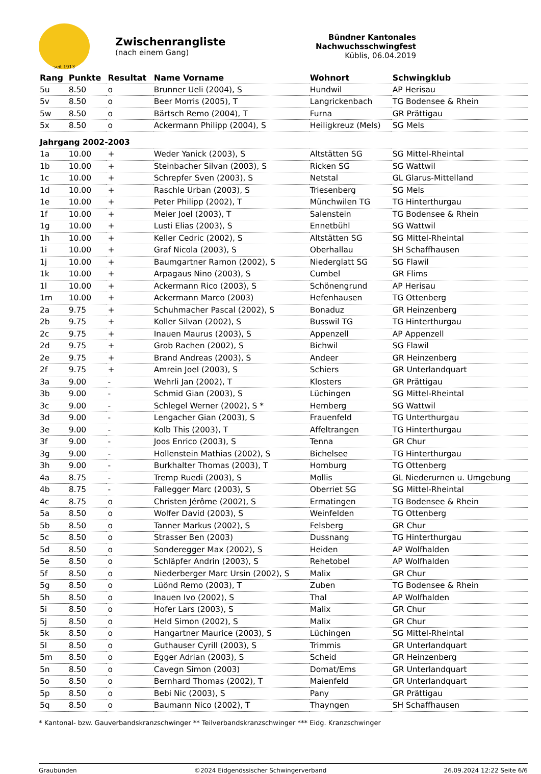seit 1913
Zwischenrangliste
(nach einem Gang)
Bündner Kantonales Nachwuchsschwingfest
Küblis, 06.04.2019
| Rang | Punkte | Resultat | Name Vorname | Wohnort | Schwingklub |
| --- | --- | --- | --- | --- | --- |
| 5u | 8.50 | o | Brunner Ueli (2004), S | Hundwil | AP Herisau |
| 5v | 8.50 | o | Beer Morris (2005), T | Langrickenbach | TG Bodensee & Rhein |
| 5w | 8.50 | o | Bärtsch Remo (2004), T | Furna | GR Prättigau |
| 5x | 8.50 | o | Ackermann Philipp (2004), S | Heiligkreuz (Mels) | SG Mels |
| Jahrgang 2002-2003 | | | | | |
| 1a | 10.00 | + | Weder Yanick (2003), S | Altstätten SG | SG Mittel-Rheintal |
| 1b | 10.00 | + | Steinbacher Silvan (2003), S | Ricken SG | SG Wattwil |
| 1c | 10.00 | + | Schrepfer Sven (2003), S | Netstal | GL Glarus-Mittelland |
| 1d | 10.00 | + | Raschle Urban (2003), S | Triesenberg | SG Mels |
| 1e | 10.00 | + | Peter Philipp (2002), T | Münchwilen TG | TG Hinterthurgau |
| 1f | 10.00 | + | Meier Joel (2003), T | Salenstein | TG Bodensee & Rhein |
| 1g | 10.00 | + | Lusti Elias (2003), S | Ennetbühl | SG Wattwil |
| 1h | 10.00 | + | Keller Cedric (2002), S | Altstätten SG | SG Mittel-Rheintal |
| 1i | 10.00 | + | Graf Nicola (2003), S | Oberhallau | SH Schaffhausen |
| 1j | 10.00 | + | Baumgartner Ramon (2002), S | Niederglatt SG | SG Flawil |
| 1k | 10.00 | + | Arpagaus Nino (2003), S | Cumbel | GR Flims |
| 1l | 10.00 | + | Ackermann Rico (2003), S | Schönengrund | AP Herisau |
| 1m | 10.00 | + | Ackermann Marco (2003) | Hefenhausen | TG Ottenberg |
| 2a | 9.75 | + | Schuhmacher Pascal (2002), S | Bonaduz | GR Heinzenberg |
| 2b | 9.75 | + | Koller Silvan (2002), S | Busswil TG | TG Hinterthurgau |
| 2c | 9.75 | + | Inauen Maurus (2003), S | Appenzell | AP Appenzell |
| 2d | 9.75 | + | Grob Rachen (2002), S | Bichwil | SG Flawil |
| 2e | 9.75 | + | Brand Andreas (2003), S | Andeer | GR Heinzenberg |
| 2f | 9.75 | + | Amrein Joel (2003), S | Schiers | GR Unterlandquart |
| 3a | 9.00 | - | Wehrli Jan (2002), T | Klosters | GR Prättigau |
| 3b | 9.00 | - | Schmid Gian (2003), S | Lüchingen | SG Mittel-Rheintal |
| 3c | 9.00 | - | Schlegel Werner (2002), S * | Hemberg | SG Wattwil |
| 3d | 9.00 | - | Lengacher Gian (2003), S | Frauenfeld | TG Unterthurgau |
| 3e | 9.00 | - | Kolb This (2003), T | Affeltrangen | TG Hinterthurgau |
| 3f | 9.00 | - | Joos Enrico (2003), S | Tenna | GR Chur |
| 3g | 9.00 | - | Hollenstein Mathias (2002), S | Bichelsee | TG Hinterthurgau |
| 3h | 9.00 | - | Burkhalter Thomas (2003), T | Homburg | TG Ottenberg |
| 4a | 8.75 | - | Tremp Ruedi (2003), S | Mollis | GL Niederurnen u. Umgebung |
| 4b | 8.75 | - | Fallegger Marc (2003), S | Oberriet SG | SG Mittel-Rheintal |
| 4c | 8.75 | o | Christen Jérôme (2002), S | Ermatingen | TG Bodensee & Rhein |
| 5a | 8.50 | o | Wolfer David (2003), S | Weinfelden | TG Ottenberg |
| 5b | 8.50 | o | Tanner Markus (2002), S | Felsberg | GR Chur |
| 5c | 8.50 | o | Strasser Ben (2003) | Dussnang | TG Hinterthurgau |
| 5d | 8.50 | o | Sonderegger Max (2002), S | Heiden | AP Wolfhalden |
| 5e | 8.50 | o | Schläpfer Andrin (2003), S | Rehetobel | AP Wolfhalden |
| 5f | 8.50 | o | Niederberger Marc Ursin (2002), S | Malix | GR Chur |
| 5g | 8.50 | o | Lüönd Remo (2003), T | Zuben | TG Bodensee & Rhein |
| 5h | 8.50 | o | Inauen Ivo (2002), S | Thal | AP Wolfhalden |
| 5i | 8.50 | o | Hofer Lars (2003), S | Malix | GR Chur |
| 5j | 8.50 | o | Held Simon (2002), S | Malix | GR Chur |
| 5k | 8.50 | o | Hangartner Maurice (2003), S | Lüchingen | SG Mittel-Rheintal |
| 5l | 8.50 | o | Guthauser Cyrill (2003), S | Trimmis | GR Unterlandquart |
| 5m | 8.50 | o | Egger Adrian (2003), S | Scheid | GR Heinzenberg |
| 5n | 8.50 | o | Cavegn Simon (2003) | Domat/Ems | GR Unterlandquart |
| 5o | 8.50 | o | Bernhard Thomas (2002), T | Maienfeld | GR Unterlandquart |
| 5p | 8.50 | o | Bebi Nic (2003), S | Pany | GR Prättigau |
| 5q | 8.50 | o | Baumann Nico (2002), T | Thayngen | SH Schaffhausen |
* Kantonal- bzw. Gauverbandskranzschwinger ** Teilverbandskranzschwinger *** Eidg. Kranzschwinger
Graubünden ©2024 Eidgenössischer Schwingerverband 26.09.2024 12:22 Seite 6/6